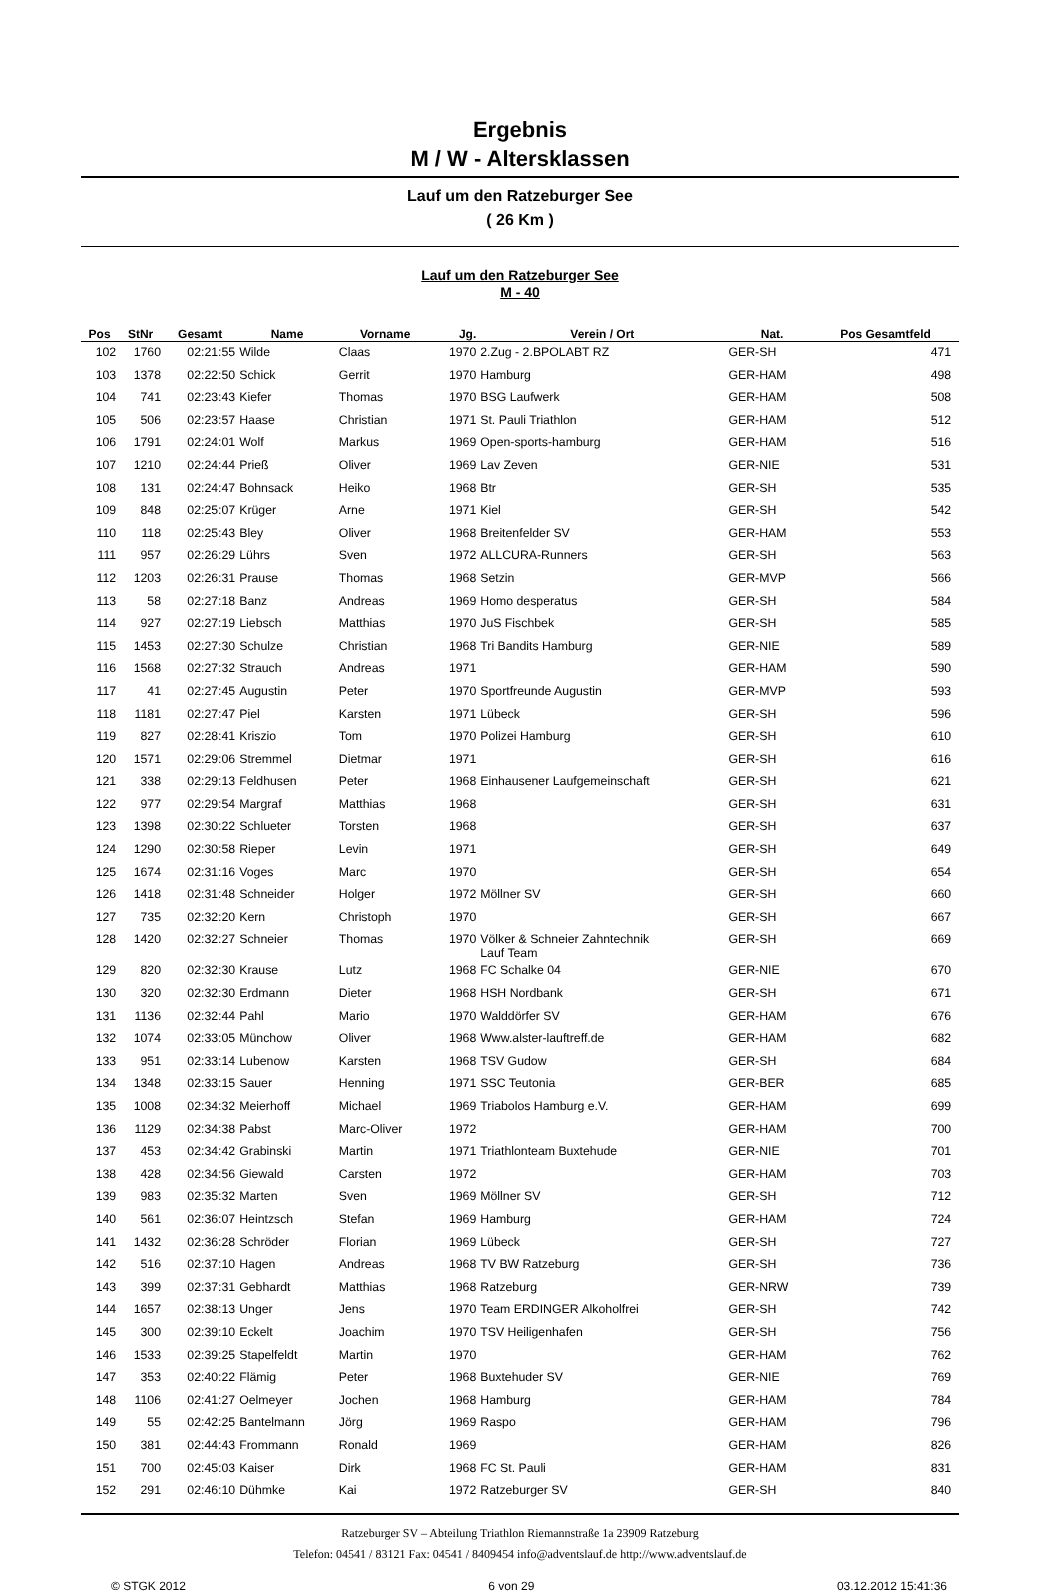Ergebnis
M / W - Altersklassen
Lauf um den Ratzeburger See
( 26 Km )
Lauf um den Ratzeburger See
M - 40
| Pos | StNr | Gesamt | Name | Vorname | Jg. | Verein / Ort | Nat. | Pos Gesamtfeld | |
| --- | --- | --- | --- | --- | --- | --- | --- | --- | --- |
| 102 | 1760 | 02:21:55 | Wilde | Claas | 1970 | 2.Zug - 2.BPOLABT RZ | GER-SH | 471 | |
| 103 | 1378 | 02:22:50 | Schick | Gerrit | 1970 | Hamburg | GER-HAM | 498 | |
| 104 | 741 | 02:23:43 | Kiefer | Thomas | 1970 | BSG Laufwerk | GER-HAM | 508 | |
| 105 | 506 | 02:23:57 | Haase | Christian | 1971 | St. Pauli Triathlon | GER-HAM | 512 | |
| 106 | 1791 | 02:24:01 | Wolf | Markus | 1969 | Open-sports-hamburg | GER-HAM | 516 | |
| 107 | 1210 | 02:24:44 | Prieß | Oliver | 1969 | Lav Zeven | GER-NIE | 531 | |
| 108 | 131 | 02:24:47 | Bohnsack | Heiko | 1968 | Btr | GER-SH | 535 | |
| 109 | 848 | 02:25:07 | Krüger | Arne | 1971 | Kiel | GER-SH | 542 | |
| 110 | 118 | 02:25:43 | Bley | Oliver | 1968 | Breitenfelder SV | GER-HAM | 553 | |
| 111 | 957 | 02:26:29 | Lührs | Sven | 1972 | ALLCURA-Runners | GER-SH | 563 | |
| 112 | 1203 | 02:26:31 | Prause | Thomas | 1968 | Setzin | GER-MVP | 566 | |
| 113 | 58 | 02:27:18 | Banz | Andreas | 1969 | Homo desperatus | GER-SH | 584 | |
| 114 | 927 | 02:27:19 | Liebsch | Matthias | 1970 | JuS Fischbek | GER-SH | 585 | |
| 115 | 1453 | 02:27:30 | Schulze | Christian | 1968 | Tri Bandits Hamburg | GER-NIE | 589 | |
| 116 | 1568 | 02:27:32 | Strauch | Andreas | 1971 | | GER-HAM | 590 | |
| 117 | 41 | 02:27:45 | Augustin | Peter | 1970 | Sportfreunde Augustin | GER-MVP | 593 | |
| 118 | 1181 | 02:27:47 | Piel | Karsten | 1971 | Lübeck | GER-SH | 596 | |
| 119 | 827 | 02:28:41 | Kriszio | Tom | 1970 | Polizei Hamburg | GER-SH | 610 | |
| 120 | 1571 | 02:29:06 | Stremmel | Dietmar | 1971 | | GER-SH | 616 | |
| 121 | 338 | 02:29:13 | Feldhusen | Peter | 1968 | Einhausener Laufgemeinschaft | GER-SH | 621 | |
| 122 | 977 | 02:29:54 | Margraf | Matthias | 1968 | | GER-SH | 631 | |
| 123 | 1398 | 02:30:22 | Schlueter | Torsten | 1968 | | GER-SH | 637 | |
| 124 | 1290 | 02:30:58 | Rieper | Levin | 1971 | | GER-SH | 649 | |
| 125 | 1674 | 02:31:16 | Voges | Marc | 1970 | | GER-SH | 654 | |
| 126 | 1418 | 02:31:48 | Schneider | Holger | 1972 | Möllner SV | GER-SH | 660 | |
| 127 | 735 | 02:32:20 | Kern | Christoph | 1970 | | GER-SH | 667 | |
| 128 | 1420 | 02:32:27 | Schneier | Thomas | 1970 | Völker & Schneier Zahntechnik Lauf Team | GER-SH | 669 | |
| 129 | 820 | 02:32:30 | Krause | Lutz | 1968 | FC Schalke 04 | GER-NIE | 670 | |
| 130 | 320 | 02:32:30 | Erdmann | Dieter | 1968 | HSH Nordbank | GER-SH | 671 | |
| 131 | 1136 | 02:32:44 | Pahl | Mario | 1970 | Walddörfer SV | GER-HAM | 676 | |
| 132 | 1074 | 02:33:05 | Münchow | Oliver | 1968 | Www.alster-lauftreff.de | GER-HAM | 682 | |
| 133 | 951 | 02:33:14 | Lubenow | Karsten | 1968 | TSV Gudow | GER-SH | 684 | |
| 134 | 1348 | 02:33:15 | Sauer | Henning | 1971 | SSC Teutonia | GER-BER | 685 | |
| 135 | 1008 | 02:34:32 | Meierhoff | Michael | 1969 | Triabolos Hamburg e.V. | GER-HAM | 699 | |
| 136 | 1129 | 02:34:38 | Pabst | Marc-Oliver | 1972 | | GER-HAM | 700 | |
| 137 | 453 | 02:34:42 | Grabinski | Martin | 1971 | Triathlonteam Buxtehude | GER-NIE | 701 | |
| 138 | 428 | 02:34:56 | Giewald | Carsten | 1972 | | GER-HAM | 703 | |
| 139 | 983 | 02:35:32 | Marten | Sven | 1969 | Möllner SV | GER-SH | 712 | |
| 140 | 561 | 02:36:07 | Heintzsch | Stefan | 1969 | Hamburg | GER-HAM | 724 | |
| 141 | 1432 | 02:36:28 | Schröder | Florian | 1969 | Lübeck | GER-SH | 727 | |
| 142 | 516 | 02:37:10 | Hagen | Andreas | 1968 | TV BW Ratzeburg | GER-SH | 736 | |
| 143 | 399 | 02:37:31 | Gebhardt | Matthias | 1968 | Ratzeburg | GER-NRW | 739 | |
| 144 | 1657 | 02:38:13 | Unger | Jens | 1970 | Team ERDINGER Alkoholfrei | GER-SH | 742 | |
| 145 | 300 | 02:39:10 | Eckelt | Joachim | 1970 | TSV Heiligenhafen | GER-SH | 756 | |
| 146 | 1533 | 02:39:25 | Stapelfeldt | Martin | 1970 | | GER-HAM | 762 | |
| 147 | 353 | 02:40:22 | Flämig | Peter | 1968 | Buxtehuder SV | GER-NIE | 769 | |
| 148 | 1106 | 02:41:27 | Oelmeyer | Jochen | 1968 | Hamburg | GER-HAM | 784 | |
| 149 | 55 | 02:42:25 | Bantelmann | Jörg | 1969 | Raspo | GER-HAM | 796 | |
| 150 | 381 | 02:44:43 | Frommann | Ronald | 1969 | | GER-HAM | 826 | |
| 151 | 700 | 02:45:03 | Kaiser | Dirk | 1968 | FC St. Pauli | GER-HAM | 831 | |
| 152 | 291 | 02:46:10 | Dühmke | Kai | 1972 | Ratzeburger SV | GER-SH | 840 | |
Ratzeburger SV – Abteilung Triathlon Riemannstraße 1a 23909 Ratzeburg
Telefon: 04541 / 83121 Fax: 04541 / 8409454 info@adventslauf.de http://www.adventslauf.de
© STGK 2012 6 von 29 03.12.2012 15:41:36